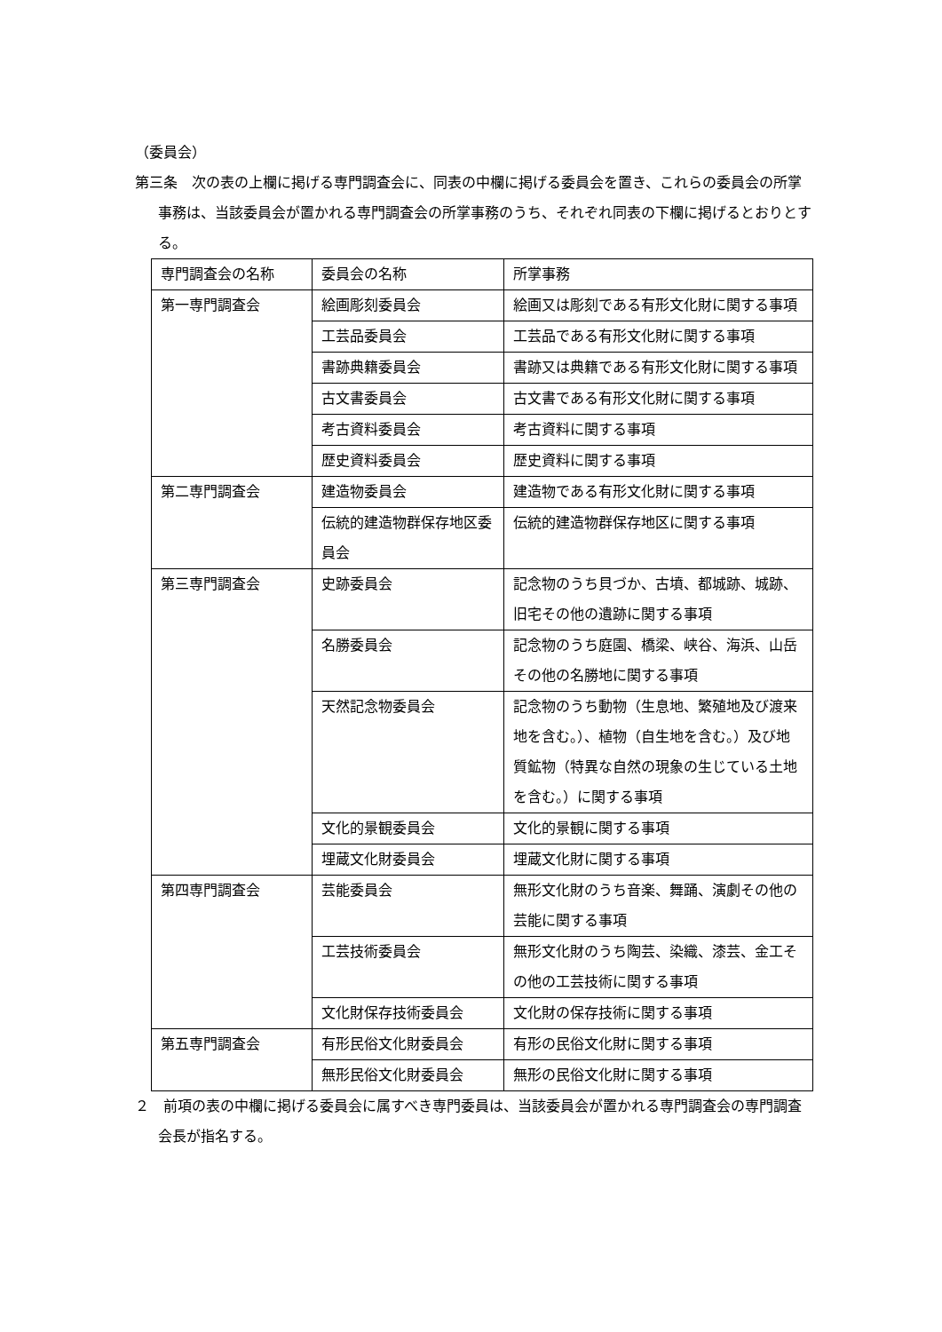（委員会）
第三条　次の表の上欄に掲げる専門調査会に、同表の中欄に掲げる委員会を置き、これらの委員会の所掌事務は、当該委員会が置かれる専門調査会の所掌事務のうち、それぞれ同表の下欄に掲げるとおりとする。
| 専門調査会の名称 | 委員会の名称 | 所掌事務 |
| 第一専門調査会 | 絵画彫刻委員会 | 絵画又は彫刻である有形文化財に関する事項 |
| | 工芸品委員会 | 工芸品である有形文化財に関する事項 |
| | 書跡典籍委員会 | 書跡又は典籍である有形文化財に関する事項 |
| | 古文書委員会 | 古文書である有形文化財に関する事項 |
| | 考古資料委員会 | 考古資料に関する事項 |
| | 歴史資料委員会 | 歴史資料に関する事項 |
| 第二専門調査会 | 建造物委員会 | 建造物である有形文化財に関する事項 |
| | 伝統的建造物群保存地区委員会 | 伝統的建造物群保存地区に関する事項 |
| 第三専門調査会 | 史跡委員会 | 記念物のうち貝づか、古墳、都城跡、城跡、旧宅その他の遺跡に関する事項 |
| | 名勝委員会 | 記念物のうち庭園、橋梁、峡谷、海浜、山岳その他の名勝地に関する事項 |
| | 天然記念物委員会 | 記念物のうち動物（生息地、繁殖地及び渡来地を含む。）、植物（自生地を含む。）及び地質鉱物（特異な自然の現象の生じている土地を含む。）に関する事項 |
| | 文化的景観委員会 | 文化的景観に関する事項 |
| | 埋蔵文化財委員会 | 埋蔵文化財に関する事項 |
| 第四専門調査会 | 芸能委員会 | 無形文化財のうち音楽、舞踊、演劇その他の芸能に関する事項 |
| | 工芸技術委員会 | 無形文化財のうち陶芸、染織、漆芸、金工その他の工芸技術に関する事項 |
| | 文化財保存技術委員会 | 文化財の保存技術に関する事項 |
| 第五専門調査会 | 有形民俗文化財委員会 | 有形の民俗文化財に関する事項 |
| | 無形民俗文化財委員会 | 無形の民俗文化財に関する事項 |
２　前項の表の中欄に掲げる委員会に属すべき専門委員は、当該委員会が置かれる専門調査会の専門調査会長が指名する。